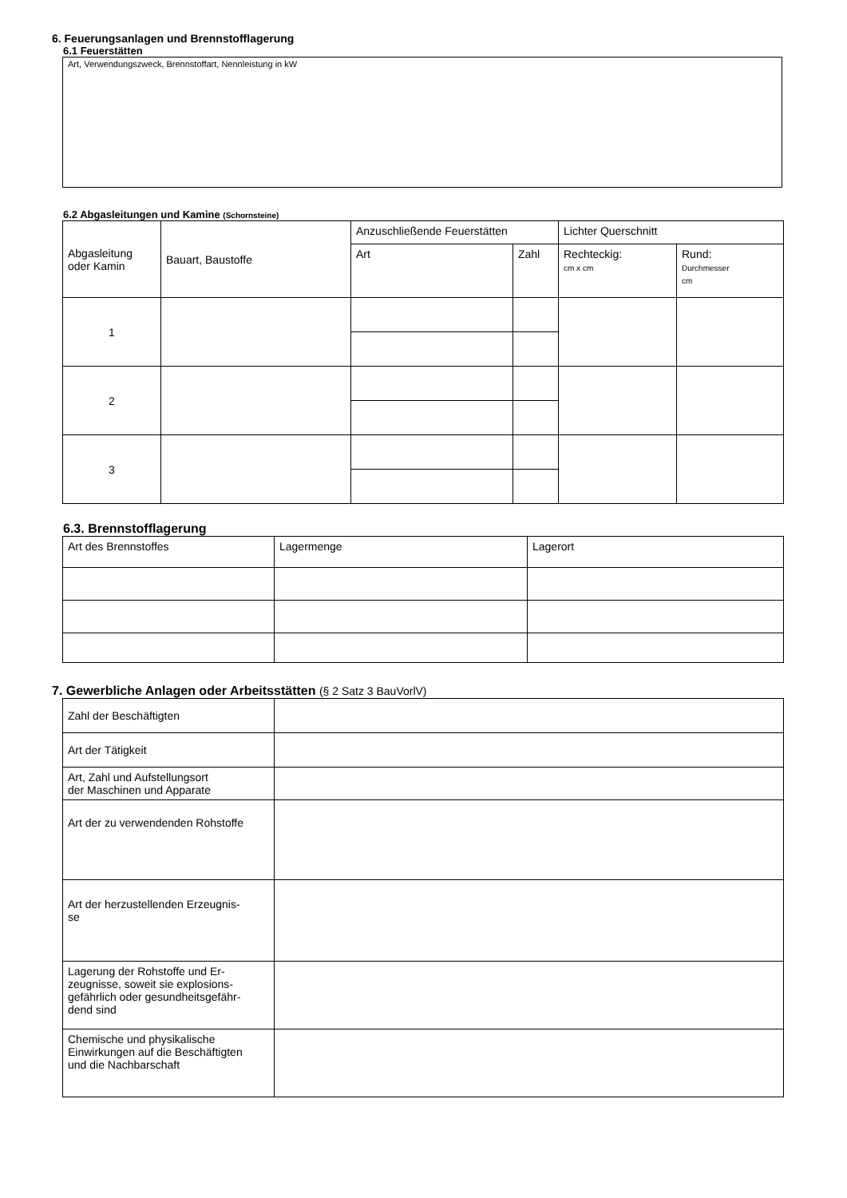6. Feuerungsanlagen und Brennstofflagerung
6.1 Feuerstätten
Art, Verwendungszweck, Brennstoffart, Nennleistung in kW
6.2 Abgasleitungen und Kamine (Schornsteine)
| Abgasleitung oder Kamin | Bauart, Baustoffe | Anzuschließende Feuerstätten | | Lichter Querschnitt | |
| --- | --- | --- | --- | --- | --- |
| | | Art | Zahl | Rechteckig: cm x cm | Rund: Durchmesser cm |
| 1 | | | | | |
| 2 | | | | | |
| 3 | | | | | |
6.3. Brennstofflagerung
| Art des Brennstoffes | Lagermenge | Lagerort |
| --- | --- | --- |
7. Gewerbliche Anlagen oder Arbeitsstätten (§ 2 Satz 3 BauVorlV)
| Zahl der Beschäftigten | |
| Art der Tätigkeit | |
| Art, Zahl und Aufstellungsort der Maschinen und Apparate | |
| Art der zu verwendenden Rohstoffe | |
| Art der herzustellenden Erzeugnis- se | |
| Lagerung der Rohstoffe und Er- zeugnisse, soweit sie explosions- gefährlich oder gesundheitsgefähr- dend sind | |
| Chemische und physikalische Einwirkungen auf die Beschäftigten und die Nachbarschaft | |